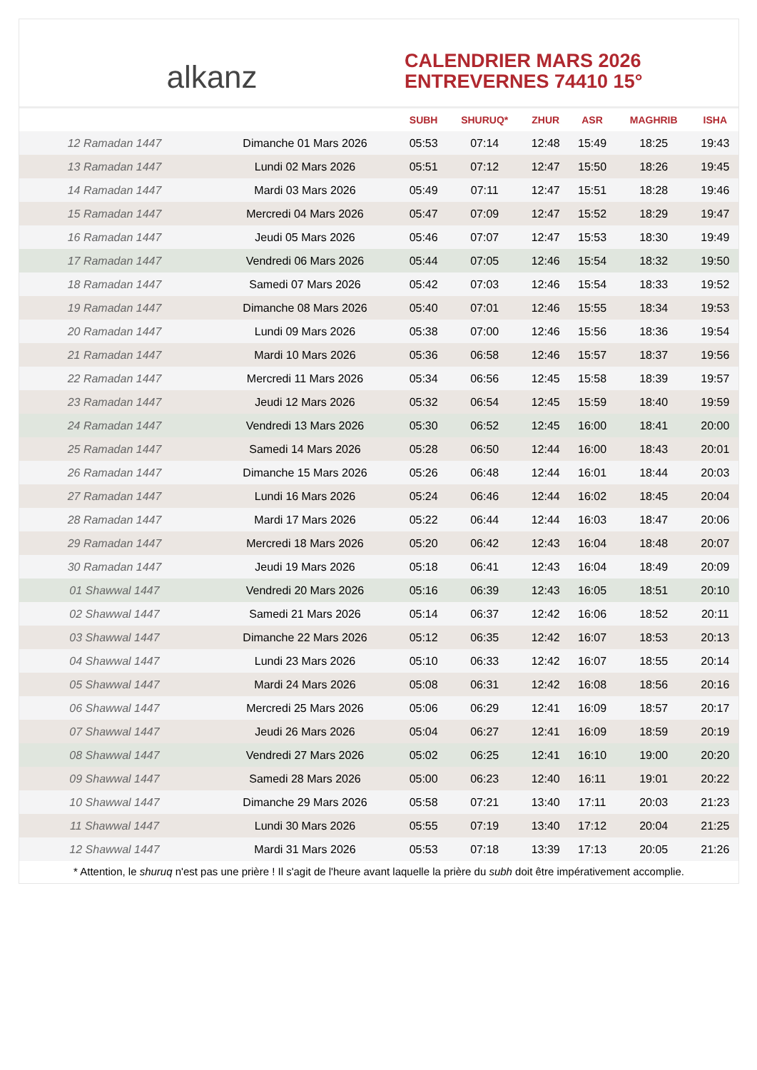alkanz
CALENDRIER MARS 2026
ENTREVERNES 74410 15°
| | | SUBH | SHURUQ* | ZHUR | ASR | MAGHRIB | ISHA |
| --- | --- | --- | --- | --- | --- | --- | --- |
| 12 Ramadan 1447 | Dimanche 01 Mars 2026 | 05:53 | 07:14 | 12:48 | 15:49 | 18:25 | 19:43 |
| 13 Ramadan 1447 | Lundi 02 Mars 2026 | 05:51 | 07:12 | 12:47 | 15:50 | 18:26 | 19:45 |
| 14 Ramadan 1447 | Mardi 03 Mars 2026 | 05:49 | 07:11 | 12:47 | 15:51 | 18:28 | 19:46 |
| 15 Ramadan 1447 | Mercredi 04 Mars 2026 | 05:47 | 07:09 | 12:47 | 15:52 | 18:29 | 19:47 |
| 16 Ramadan 1447 | Jeudi 05 Mars 2026 | 05:46 | 07:07 | 12:47 | 15:53 | 18:30 | 19:49 |
| 17 Ramadan 1447 | Vendredi 06 Mars 2026 | 05:44 | 07:05 | 12:46 | 15:54 | 18:32 | 19:50 |
| 18 Ramadan 1447 | Samedi 07 Mars 2026 | 05:42 | 07:03 | 12:46 | 15:54 | 18:33 | 19:52 |
| 19 Ramadan 1447 | Dimanche 08 Mars 2026 | 05:40 | 07:01 | 12:46 | 15:55 | 18:34 | 19:53 |
| 20 Ramadan 1447 | Lundi 09 Mars 2026 | 05:38 | 07:00 | 12:46 | 15:56 | 18:36 | 19:54 |
| 21 Ramadan 1447 | Mardi 10 Mars 2026 | 05:36 | 06:58 | 12:46 | 15:57 | 18:37 | 19:56 |
| 22 Ramadan 1447 | Mercredi 11 Mars 2026 | 05:34 | 06:56 | 12:45 | 15:58 | 18:39 | 19:57 |
| 23 Ramadan 1447 | Jeudi 12 Mars 2026 | 05:32 | 06:54 | 12:45 | 15:59 | 18:40 | 19:59 |
| 24 Ramadan 1447 | Vendredi 13 Mars 2026 | 05:30 | 06:52 | 12:45 | 16:00 | 18:41 | 20:00 |
| 25 Ramadan 1447 | Samedi 14 Mars 2026 | 05:28 | 06:50 | 12:44 | 16:00 | 18:43 | 20:01 |
| 26 Ramadan 1447 | Dimanche 15 Mars 2026 | 05:26 | 06:48 | 12:44 | 16:01 | 18:44 | 20:03 |
| 27 Ramadan 1447 | Lundi 16 Mars 2026 | 05:24 | 06:46 | 12:44 | 16:02 | 18:45 | 20:04 |
| 28 Ramadan 1447 | Mardi 17 Mars 2026 | 05:22 | 06:44 | 12:44 | 16:03 | 18:47 | 20:06 |
| 29 Ramadan 1447 | Mercredi 18 Mars 2026 | 05:20 | 06:42 | 12:43 | 16:04 | 18:48 | 20:07 |
| 30 Ramadan 1447 | Jeudi 19 Mars 2026 | 05:18 | 06:41 | 12:43 | 16:04 | 18:49 | 20:09 |
| 01 Shawwal 1447 | Vendredi 20 Mars 2026 | 05:16 | 06:39 | 12:43 | 16:05 | 18:51 | 20:10 |
| 02 Shawwal 1447 | Samedi 21 Mars 2026 | 05:14 | 06:37 | 12:42 | 16:06 | 18:52 | 20:11 |
| 03 Shawwal 1447 | Dimanche 22 Mars 2026 | 05:12 | 06:35 | 12:42 | 16:07 | 18:53 | 20:13 |
| 04 Shawwal 1447 | Lundi 23 Mars 2026 | 05:10 | 06:33 | 12:42 | 16:07 | 18:55 | 20:14 |
| 05 Shawwal 1447 | Mardi 24 Mars 2026 | 05:08 | 06:31 | 12:42 | 16:08 | 18:56 | 20:16 |
| 06 Shawwal 1447 | Mercredi 25 Mars 2026 | 05:06 | 06:29 | 12:41 | 16:09 | 18:57 | 20:17 |
| 07 Shawwal 1447 | Jeudi 26 Mars 2026 | 05:04 | 06:27 | 12:41 | 16:09 | 18:59 | 20:19 |
| 08 Shawwal 1447 | Vendredi 27 Mars 2026 | 05:02 | 06:25 | 12:41 | 16:10 | 19:00 | 20:20 |
| 09 Shawwal 1447 | Samedi 28 Mars 2026 | 05:00 | 06:23 | 12:40 | 16:11 | 19:01 | 20:22 |
| 10 Shawwal 1447 | Dimanche 29 Mars 2026 | 05:58 | 07:21 | 13:40 | 17:11 | 20:03 | 21:23 |
| 11 Shawwal 1447 | Lundi 30 Mars 2026 | 05:55 | 07:19 | 13:40 | 17:12 | 20:04 | 21:25 |
| 12 Shawwal 1447 | Mardi 31 Mars 2026 | 05:53 | 07:18 | 13:39 | 17:13 | 20:05 | 21:26 |
* Attention, le shuruq n'est pas une prière ! Il s'agit de l'heure avant laquelle la prière du subh doit être impérativement accomplie.